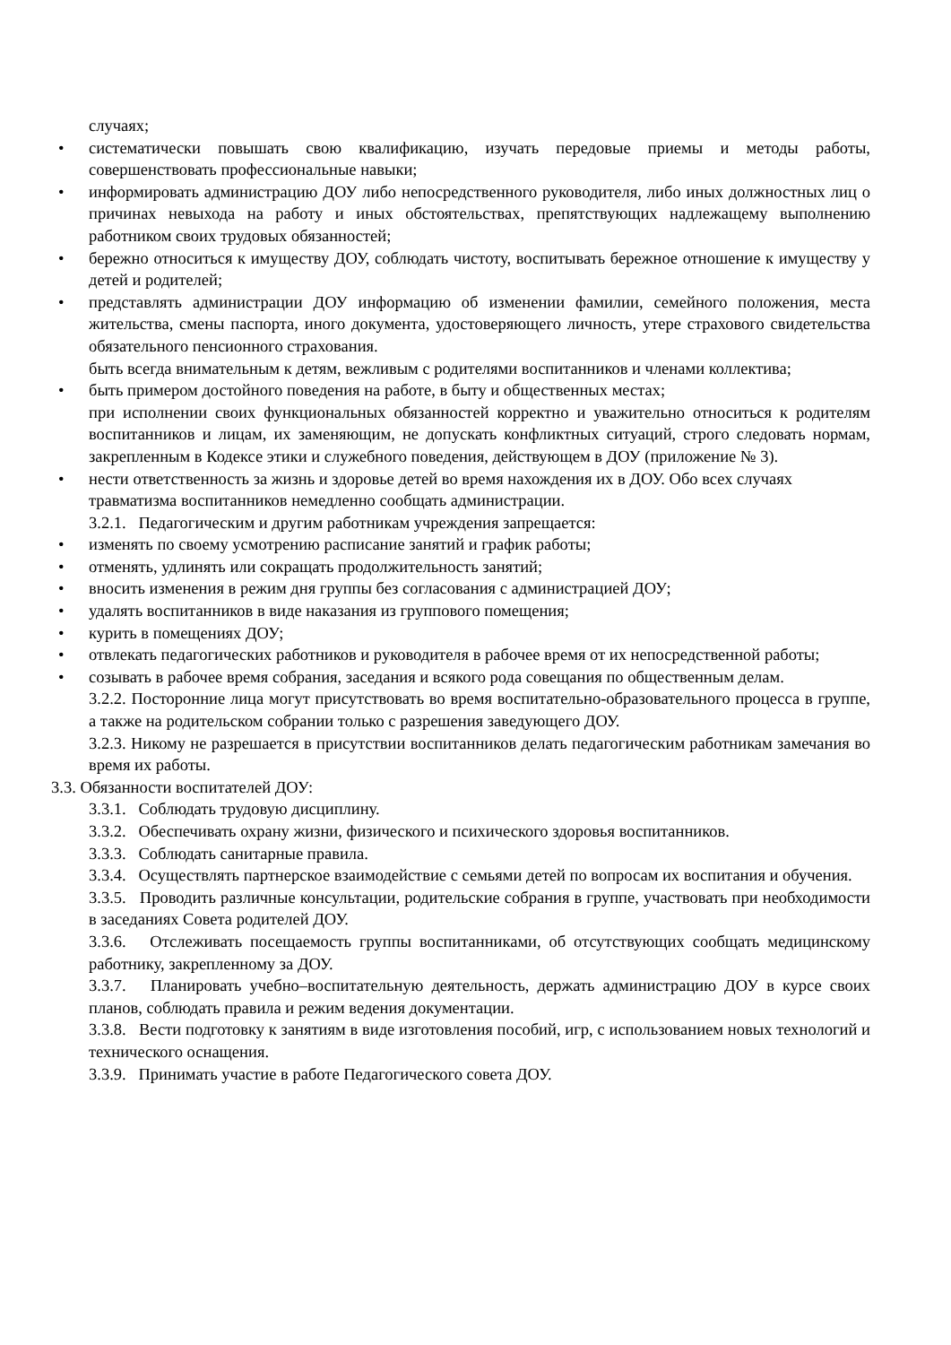случаях;
• систематически повышать свою квалификацию, изучать передовые приемы и методы работы, совершенствовать профессиональные навыки;
• информировать администрацию ДОУ либо непосредственного руководителя, либо иных должностных лиц о причинах невыхода на работу и иных обстоятельствах, препятствующих надлежащему выполнению работником своих трудовых обязанностей;
• бережно относиться к имуществу ДОУ, соблюдать чистоту, воспитывать бережное отношение к имуществу у детей и родителей;
• представлять администрации ДОУ информацию об изменении фамилии, семейного положения, места жительства, смены паспорта, иного документа, удостоверяющего личность, утере страхового свидетельства обязательного пенсионного страхования.
быть всегда внимательным к детям, вежливым с родителями воспитанников и членами коллектива;
• быть примером достойного поведения на работе, в быту и общественных местах;
при исполнении своих функциональных обязанностей корректно и уважительно относиться к родителям воспитанников и лицам, их заменяющим, не допускать конфликтных ситуаций, строго следовать нормам, закрепленным в Кодексе этики и служебного поведения, действующем в ДОУ (приложение № 3).
• нести ответственность за жизнь и здоровье детей во время нахождения их в ДОУ. Обо всех случаях травматизма воспитанников немедленно сообщать администрации.
3.2.1. Педагогическим и другим работникам учреждения запрещается:
• изменять по своему усмотрению расписание занятий и график работы;
• отменять, удлинять или сокращать продолжительность занятий;
• вносить изменения в режим дня группы без согласования с администрацией ДОУ;
• удалять воспитанников в виде наказания из группового помещения;
• курить в помещениях ДОУ;
• отвлекать педагогических работников и руководителя в рабочее время от их непосредственной работы;
• созывать в рабочее время собрания, заседания и всякого рода совещания по общественным делам.
3.2.2. Посторонние лица могут присутствовать во время воспитательно-образовательного процесса в группе, а также на родительском собрании только с разрешения заведующего ДОУ.
3.2.3. Никому не разрешается в присутствии воспитанников делать педагогическим работникам замечания во время их работы.
3.3. Обязанности воспитателей ДОУ:
3.3.1. Соблюдать трудовую дисциплину.
3.3.2. Обеспечивать охрану жизни, физического и психического здоровья воспитанников.
3.3.3. Соблюдать санитарные правила.
3.3.4. Осуществлять партнерское взаимодействие с семьями детей по вопросам их воспитания и обучения.
3.3.5. Проводить различные консультации, родительские собрания в группе, участвовать при необходимости в заседаниях Совета родителей ДОУ.
3.3.6. Отслеживать посещаемость группы воспитанниками, об отсутствующих сообщать медицинскому работнику, закрепленному за ДОУ.
3.3.7. Планировать учебно–воспитательную деятельность, держать администрацию ДОУ в курсе своих планов, соблюдать правила и режим ведения документации.
3.3.8. Вести подготовку к занятиям в виде изготовления пособий, игр, с использованием новых технологий и технического оснащения.
3.3.9. Принимать участие в работе Педагогического совета ДОУ.